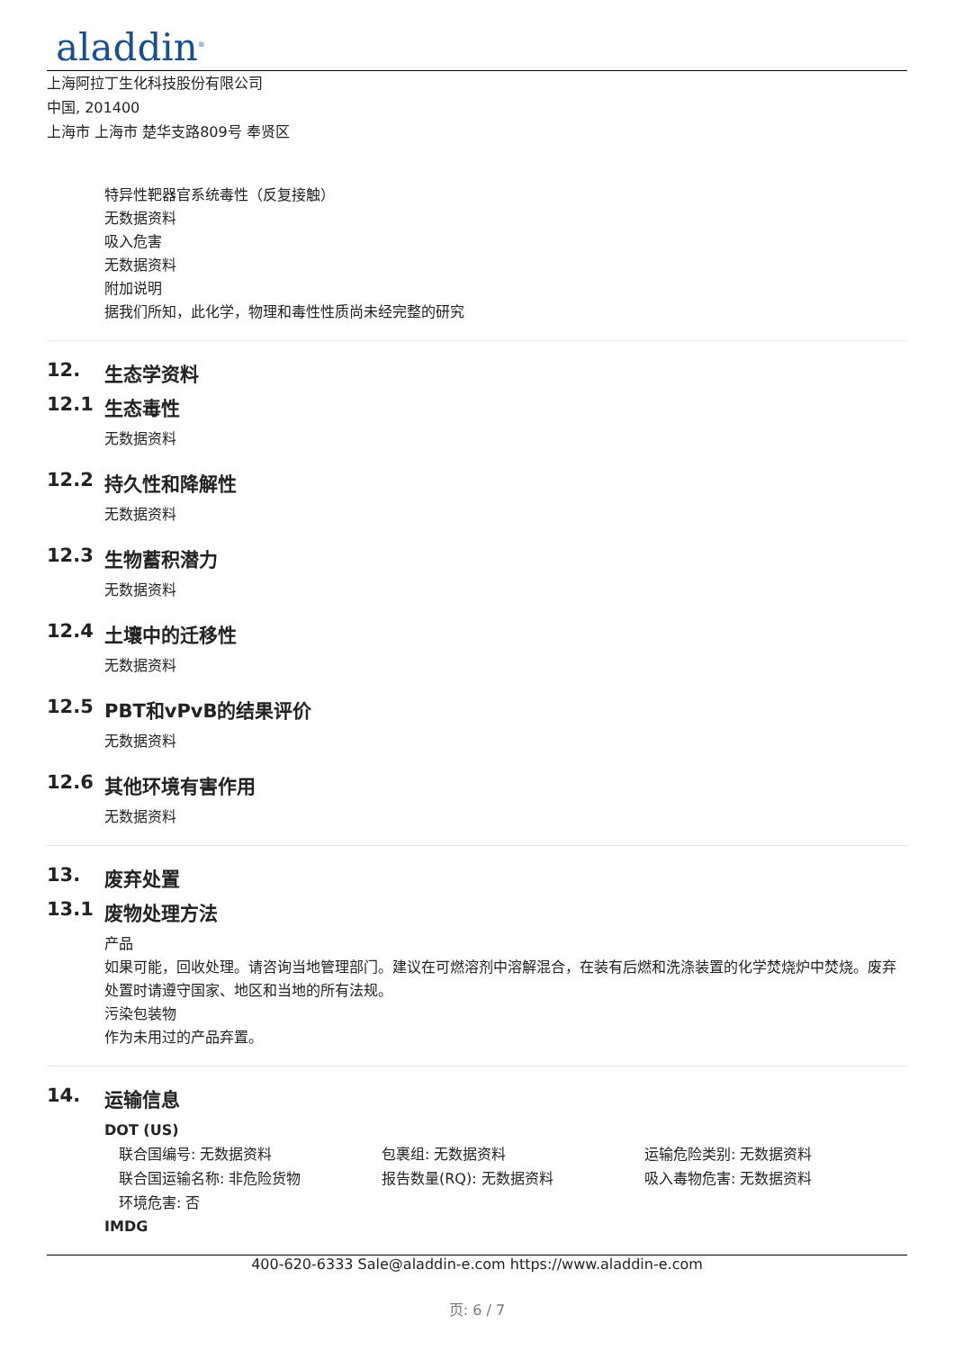aladdin<sup>®</sup>
上海阿拉丁生化科技股份有限公司
中国, 201400
上海市 上海市 楚华支路809号 奉贤区
特异性靶器官系统毒性（反复接触）
无数据资料
吸入危害
无数据资料
附加说明
据我们所知，此化学，物理和毒性性质尚未经完整的研究
12. 生态学资料
12.1 生态毒性
无数据资料
12.2 持久性和降解性
无数据资料
12.3 生物蓄积潜力
无数据资料
12.4 土壤中的迁移性
无数据资料
12.5 PBT和vPvB的结果评价
无数据资料
12.6 其他环境有害作用
无数据资料
13. 废弃处置
13.1 废物处理方法
产品
如果可能，回收处理。请咨询当地管理部门。建议在可燃溶剂中溶解混合，在装有后燃和洗涤装置的化学焚烧炉中焚烧。废弃处置时请遵守国家、地区和当地的所有法规。
污染包装物
作为未用过的产品弃置。
14. 运输信息
DOT (US)
联合国编号: 无数据资料 包裹组: 无数据资料 运输危险类别: 无数据资料
联合国运输名称: 非危险货物 报告数量(RQ): 无数据资料 吸入毒物危害: 无数据资料
环境危害: 否
IMDG
400-620-6333 Sale@aladdin-e.com https://www.aladdin-e.com
页: 6 / 7